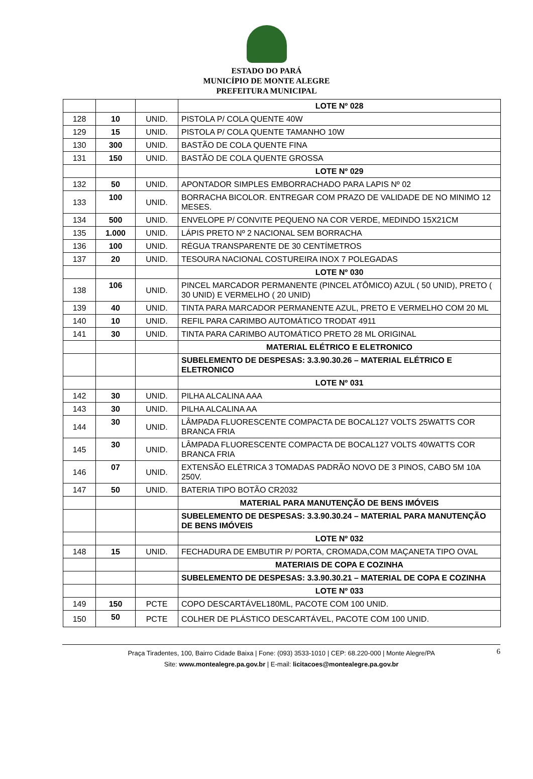ESTADO DO PARÁ
MUNICÍPIO DE MONTE ALEGRE
PREFEITURA MUNICIPAL
| | | | LOTE Nº 028 |
| 128 | 10 | UNID. | PISTOLA P/ COLA QUENTE 40W |
| 129 | 15 | UNID. | PISTOLA P/ COLA QUENTE TAMANHO 10W |
| 130 | 300 | UNID. | BASTÃO DE COLA QUENTE FINA |
| 131 | 150 | UNID. | BASTÃO DE COLA QUENTE GROSSA |
| | | | LOTE Nº 029 |
| 132 | 50 | UNID. | APONTADOR SIMPLES EMBORRACHADO PARA LAPIS Nº 02 |
| 133 | 100 | UNID. | BORRACHA BICOLOR. ENTREGAR COM PRAZO DE VALIDADE DE NO MINIMO 12 MESES. |
| 134 | 500 | UNID. | ENVELOPE P/ CONVITE PEQUENO NA COR VERDE, MEDINDO 15X21CM |
| 135 | 1.000 | UNID. | LÁPIS PRETO Nº 2 NACIONAL SEM BORRACHA |
| 136 | 100 | UNID. | RÉGUA TRANSPARENTE DE 30 CENTÍMETROS |
| 137 | 20 | UNID. | TESOURA NACIONAL COSTUREIRA INOX 7 POLEGADAS |
| | | | LOTE Nº 030 |
| 138 | 106 | UNID. | PINCEL MARCADOR PERMANENTE (PINCEL ATÔMICO) AZUL ( 50 UNID), PRETO ( 30 UNID) E VERMELHO ( 20 UNID) |
| 139 | 40 | UNID. | TINTA PARA MARCADOR PERMANENTE AZUL, PRETO E VERMELHO COM 20 ML |
| 140 | 10 | UNID. | REFIL PARA CARIMBO AUTOMÁTICO TRODAT 4911 |
| 141 | 30 | UNID. | TINTA PARA CARIMBO AUTOMÁTICO PRETO 28 ML ORIGINAL |
| | | | MATERIAL ELÉTRICO E ELETRONICO |
| | | | SUBELEMENTO DE DESPESAS: 3.3.90.30.26 – MATERIAL ELÉTRICO E ELETRONICO |
| | | | LOTE Nº 031 |
| 142 | 30 | UNID. | PILHA ALCALINA AAA |
| 143 | 30 | UNID. | PILHA ALCALINA AA |
| 144 | 30 | UNID. | LÂMPADA FLUORESCENTE COMPACTA DE BOCAL127 VOLTS 25WATTS COR BRANCA FRIA |
| 145 | 30 | UNID. | LÂMPADA FLUORESCENTE COMPACTA DE BOCAL127 VOLTS 40WATTS COR BRANCA FRIA |
| 146 | 07 | UNID. | EXTENSÃO ELÉTRICA 3 TOMADAS PADRÃO NOVO DE 3 PINOS, CABO 5M 10A 250V. |
| 147 | 50 | UNID. | BATERIA TIPO BOTÃO CR2032 |
| | | | MATERIAL PARA MANUTENÇÃO DE BENS IMÓVEIS |
| | | | SUBELEMENTO DE DESPESAS: 3.3.90.30.24 – MATERIAL PARA MANUTENÇÃO DE BENS IMÓVEIS |
| | | | LOTE Nº 032 |
| 148 | 15 | UNID. | FECHADURA DE EMBUTIR P/ PORTA, CROMADA,COM MAÇANETA TIPO OVAL |
| | | | MATERIAIS DE COPA E COZINHA |
| | | | SUBELEMENTO DE DESPESAS: 3.3.90.30.21 – MATERIAL DE COPA E COZINHA |
| | | | LOTE Nº 033 |
| 149 | 150 | PCTE | COPO DESCARTÁVEL180ML, PACOTE COM 100 UNID. |
| 150 | 50 | PCTE | COLHER DE PLÁSTICO DESCARTÁVEL, PACOTE COM 100 UNID. |
6 Praça Tiradentes, 100, Bairro Cidade Baixa | Fone: (093) 3533-1010 | CEP: 68.220-000 | Monte Alegre/PA
Site: www.montealegre.pa.gov.br | E-mail: licitacoes@montealegre.pa.gov.br